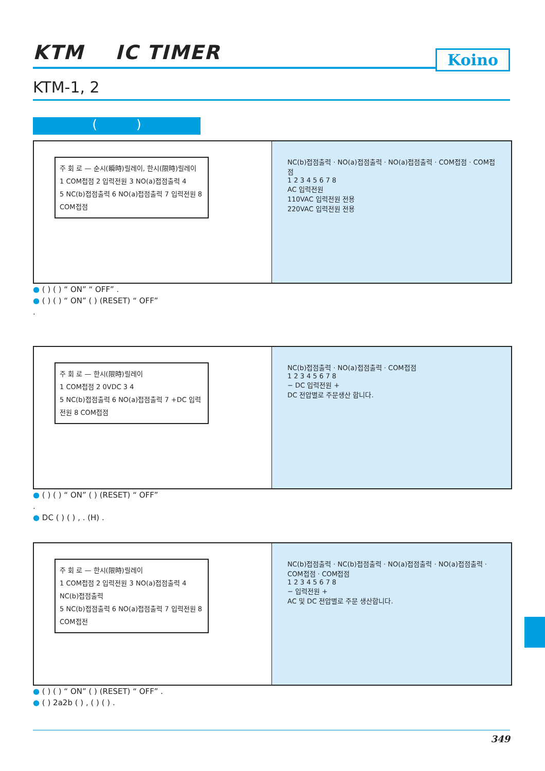KTM IC TIMER
Koino
KTM-1, 2
( )
주 회 로 — 순시(瞬時)릴레이, 한시(限時)릴레이
1 COM접점 2 입력전원 3 NO(a)접점출력 4
5 NC(b)접점출력 6 NO(a)접점출력 7 입력전원 8 COM접점
NC(b)접점출력 · NO(a)접점출력 · NO(a)접점출력 · COM접점 · COM접점
1 2 3 4 5 6 7 8
AC 입력전원
110VAC 입력전원 전용
220VAC 입력전원 전용
● ( ) ( ) “ ON” “ OFF” .
● ( ) ( ) “ ON” ( ) (RESET) “ OFF”
.
주 회 로 — 한시(限時)릴레이
1 COM접점 2 0VDC 3 4
5 NC(b)접점출력 6 NO(a)접점출력 7 +DC 입력전원 8 COM접점
NC(b)접점출력 · NO(a)접점출력 · COM접점
1 2 3 4 5 6 7 8
− DC 입력전원 +
DC 전압별로 주문생산 합니다.
● ( ) ( ) “ ON” ( ) (RESET) “ OFF”
.
● DC ( ) ( ) , . (H) .
주 회 로 — 한시(限時)릴레이
1 COM접점 2 입력전원 3 NO(a)접점출력 4 NC(b)접점출력
5 NC(b)접점출력 6 NO(a)접점출력 7 입력전원 8 COM접전
NC(b)접점출력 · NC(b)접점출력 · NO(a)접점출력 · NO(a)접점출력 · COM접점 · COM접점
1 2 3 4 5 6 7 8
− 입력전원 +
AC 및 DC 전압별로 주문 생산합니다.
● ( ) ( ) “ ON” ( ) (RESET) “ OFF” .
● ( ) 2a2b ( ) , ( ) ( ) .
349